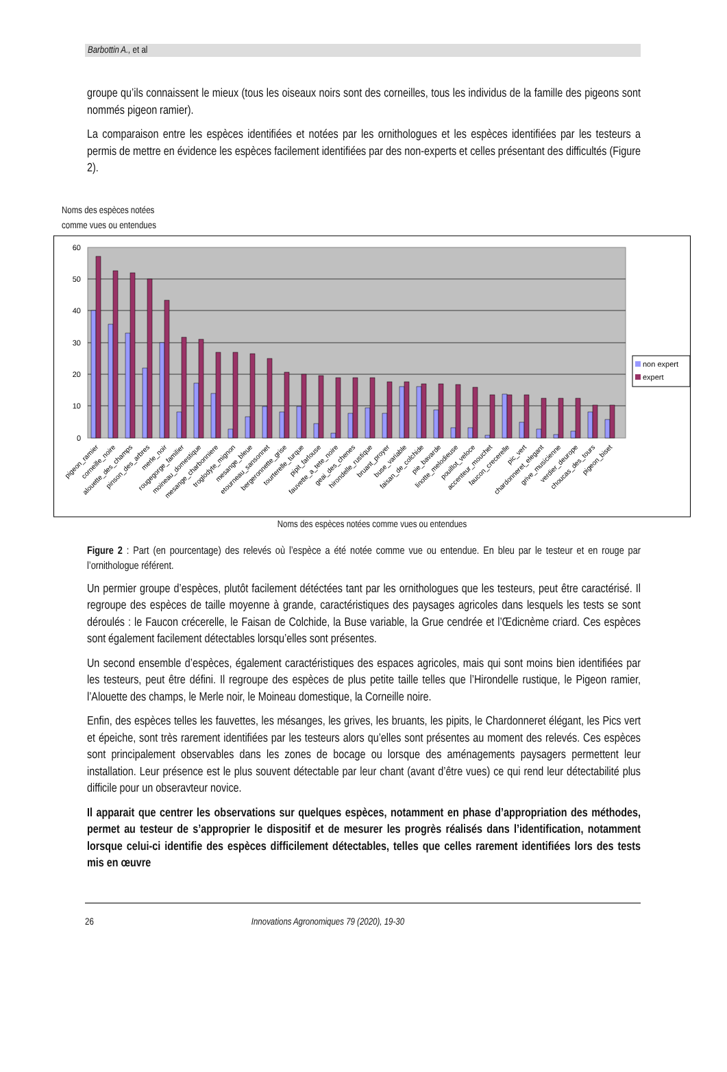Barbottin A., et al
groupe qu’ils connaissent le mieux (tous les oiseaux noirs sont des corneilles, tous les individus de la famille des pigeons sont nommés pigeon ramier).
La comparaison entre les espèces identifiées et notées par les ornithologues et les espèces identifiées par les testeurs a permis de mettre en évidence les espèces facilement identifiées par des non-experts et celles présentant des difficultés (Figure 2).
Noms des espèces notées
comme vues ou entendues
60
50
40
30
20
10
0
non expert
expert
pigeon_ramier
corneille_noire
alouette_des_champs
pinson_des_arbres
merle_noir
rougegorge_familier
moineau_domestique
mesange_charbonniere
troglodyte_mignon
mesange_bleue
etourneau_sansonnet
bergeronnette_grise
tourterelle_turque
pipit_farlouse
fauvette_a_tete_noire
geai_des_chenes
hirondelle_rustique
bruant_proyer
buse_variable
faisan_de_colchide
pie_bavarde
linotte_melodieuse
pouillot_veloce
accenteur_mouchet
faucon_crecerelle
pic_vert
chardonneret_elegant
grive_musicienne
verdier_deurope
choucas_des_tours
pigeon_biset
Noms des espèces notées comme vues ou entendues
Figure 2 : Part (en pourcentage) des relevés où l’espèce a été notée comme vue ou entendue. En bleu par le testeur et en rouge par l’ornithologue référent.
Un permier groupe d’espèces, plutôt facilement détéctées tant par les ornithologues que les testeurs, peut être caractérisé. Il regroupe des espèces de taille moyenne à grande, caractéristiques des paysages agricoles dans lesquels les tests se sont déroulés : le Faucon crécerelle, le Faisan de Colchide, la Buse variable, la Grue cendrée et l’Œdicnème criard. Ces espèces sont également facilement détectables lorsqu’elles sont présentes.
Un second ensemble d’espèces, également caractéristiques des espaces agricoles, mais qui sont moins bien identifiées par les testeurs, peut être défini. Il regroupe des espèces de plus petite taille telles que l’Hirondelle rustique, le Pigeon ramier, l’Alouette des champs, le Merle noir, le Moineau domestique, la Corneille noire.
Enfin, des espèces telles les fauvettes, les mésanges, les grives, les bruants, les pipits, le Chardonneret élégant, les Pics vert et épeiche, sont très rarement identifiées par les testeurs alors qu’elles sont présentes au moment des relevés. Ces espèces sont principalement observables dans les zones de bocage ou lorsque des aménagements paysagers permettent leur installation. Leur présence est le plus souvent détectable par leur chant (avant d’être vues) ce qui rend leur détectabilité plus difficile pour un obseravteur novice.
Il apparait que centrer les observations sur quelques espèces, notamment en phase d’appropriation des méthodes, permet au testeur de s’approprier le dispositif et de mesurer les progrès réalisés dans l’identification, notamment lorsque celui-ci identifie des espèces difficilement détectables, telles que celles rarement identifiées lors des tests mis en œuvre
26 Innovations Agronomiques 79 (2020), 19-30